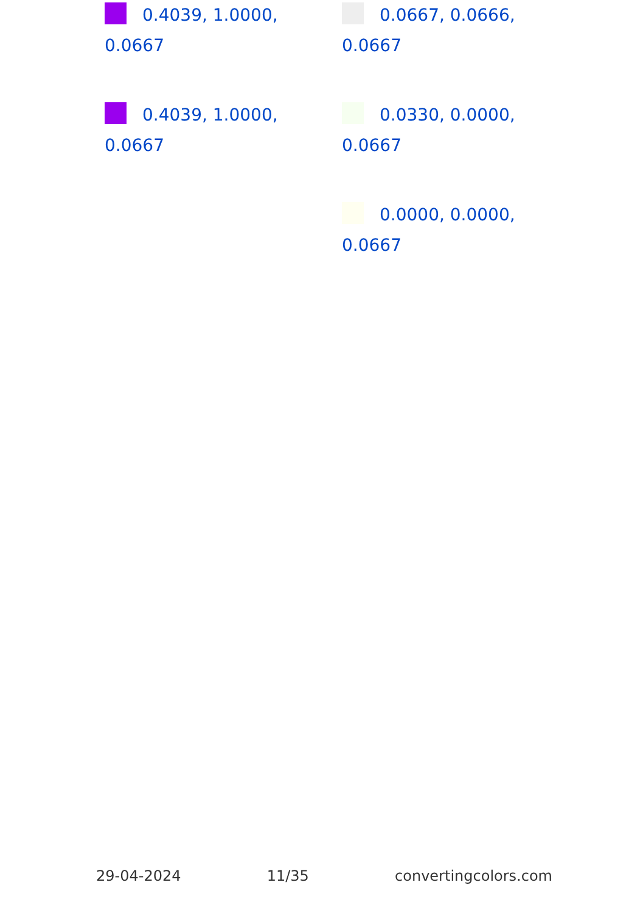0.4039, 1.0000, 0.0667
0.0667, 0.0666, 0.0667
0.4039, 1.0000, 0.0667
0.0330, 0.0000, 0.0667
0.0000, 0.0000, 0.0667
29-04-2024 11/35 convertingcolors.com